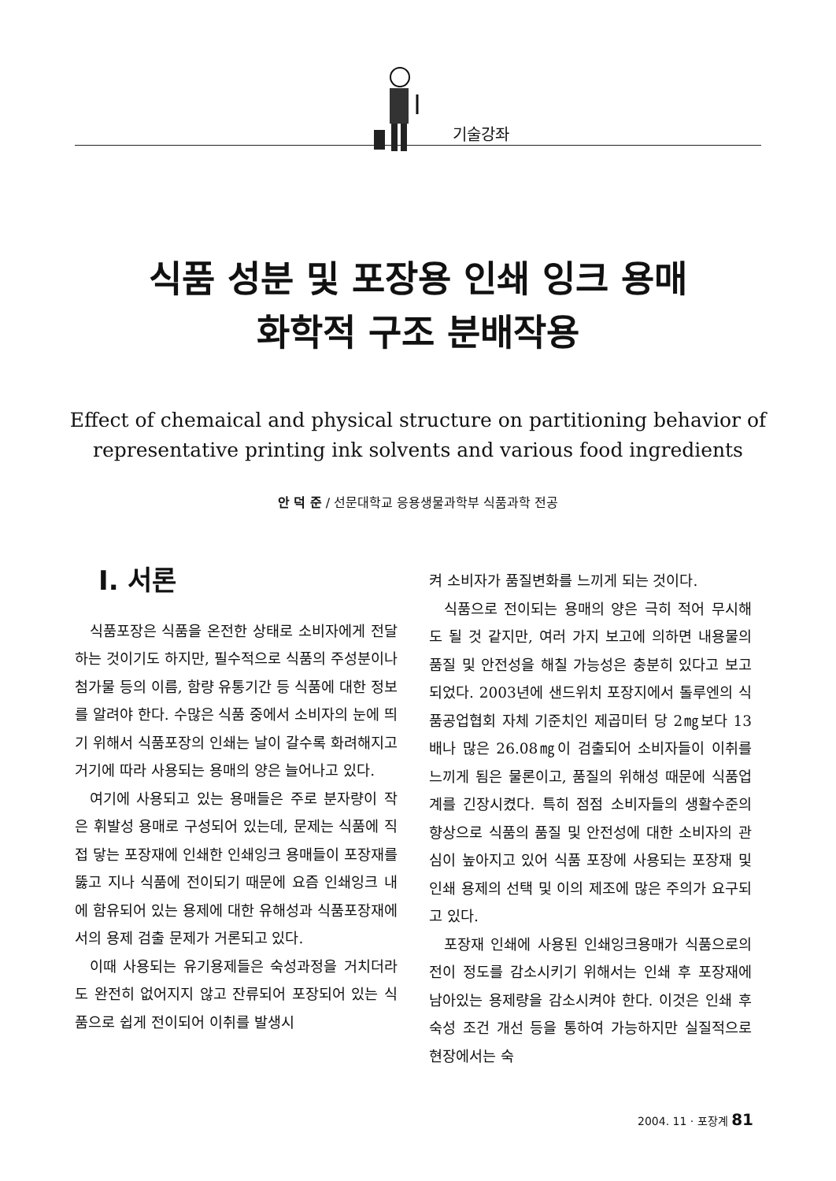기술강좌
식품 성분 및 포장용 인쇄 잉크 용매
화학적 구조 분배작용
Effect of chemaical and physical structure on partitioning behavior of
representative printing ink solvents and various food ingredients
안 덕 준 / 선문대학교 응용생물과학부 식품과학 전공
Ⅰ. 서론
식품포장은 식품을 온전한 상태로 소비자에게 전달하는 것이기도 하지만, 필수적으로 식품의 주성분이나 첨가물 등의 이름, 함량 유통기간 등 식품에 대한 정보를 알려야 한다. 수많은 식품 중에서 소비자의 눈에 띄기 위해서 식품포장의 인쇄는 날이 갈수록 화려해지고 거기에 따라 사용되는 용매의 양은 늘어나고 있다.
여기에 사용되고 있는 용매들은 주로 분자량이 작은 휘발성 용매로 구성되어 있는데, 문제는 식품에 직접 닿는 포장재에 인쇄한 인쇄잉크 용매들이 포장재를 뚫고 지나 식품에 전이되기 때문에 요즘 인쇄잉크 내에 함유되어 있는 용제에 대한 유해성과 식품포장재에서의 용제 검출 문제가 거론되고 있다.
이때 사용되는 유기용제들은 숙성과정을 거치더라도 완전히 없어지지 않고 잔류되어 포장되어 있는 식품으로 쉽게 전이되어 이취를 발생시
켜 소비자가 품질변화를 느끼게 되는 것이다.
식품으로 전이되는 용매의 양은 극히 적어 무시해도 될 것 같지만, 여러 가지 보고에 의하면 내용물의 품질 및 안전성을 해칠 가능성은 충분히 있다고 보고 되었다. 2003년에 샌드위치 포장지에서 톨루엔의 식품공업협회 자체 기준치인 제곱미터 당 2㎎보다 13배나 많은 26.08㎎이 검출되어 소비자들이 이취를 느끼게 됨은 물론이고, 품질의 위해성 때문에 식품업계를 긴장시켰다. 특히 점점 소비자들의 생활수준의 향상으로 식품의 품질 및 안전성에 대한 소비자의 관심이 높아지고 있어 식품 포장에 사용되는 포장재 및 인쇄 용제의 선택 및 이의 제조에 많은 주의가 요구되고 있다.
포장재 인쇄에 사용된 인쇄잉크용매가 식품으로의 전이 정도를 감소시키기 위해서는 인쇄 후 포장재에 남아있는 용제량을 감소시켜야 한다. 이것은 인쇄 후 숙성 조건 개선 등을 통하여 가능하지만 실질적으로 현장에서는 숙
2004. 11 · 포장계 81